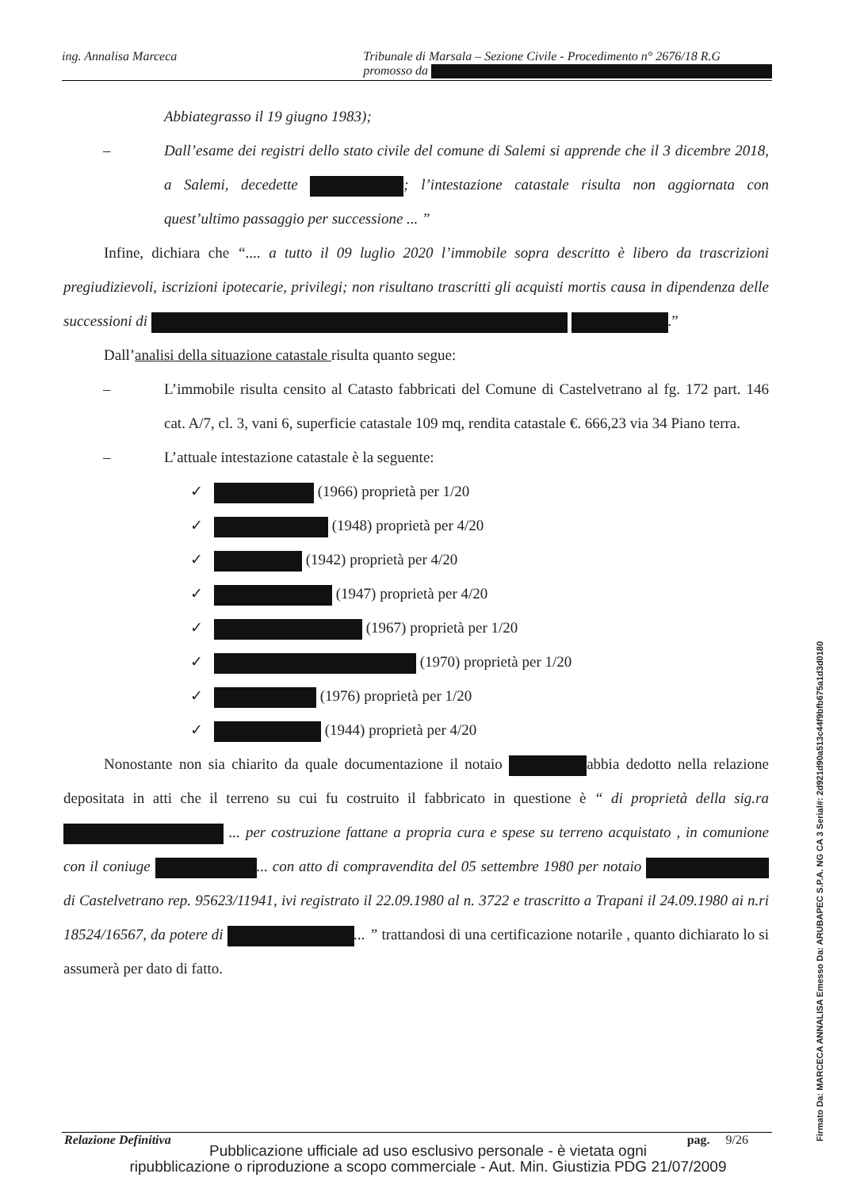ing. Annalisa Marceca Tribunale di Marsala – Sezione Civile - Procedimento n° 2676/18 R.G
promosso da
Abbiategrasso il 19 giugno 1983);
– Dall’esame dei registri dello stato civile del comune di Salemi si apprende che il 3 dicembre 2018, a Salemi, decedette ; l’intestazione catastale risulta non aggiornata con quest’ultimo passaggio per successione ... ”
Infine, dichiara che “.... a tutto il 09 luglio 2020 l’immobile sopra descritto è libero da trascrizioni pregiudizievoli, iscrizioni ipotecarie, privilegi; non risultano trascritti gli acquisti mortis causa in dipendenza delle successioni di .”
Dall’analisi della situazione catastale risulta quanto segue:
– L’immobile risulta censito al Catasto fabbricati del Comune di Castelvetrano al fg. 172 part. 146 cat. A/7, cl. 3, vani 6, superficie catastale 109 mq, rendita catastale €. 666,23 via 34 Piano terra.
– L’attuale intestazione catastale è la seguente:
✓ (1966) proprietà per 1/20
✓ (1948) proprietà per 4/20
✓ (1942) proprietà per 4/20
✓ (1947) proprietà per 4/20
✓ (1967) proprietà per 1/20
✓ (1970) proprietà per 1/20
✓ (1976) proprietà per 1/20
✓ (1944) proprietà per 4/20
Nonostante non sia chiarito da quale documentazione il notaio abbia dedotto nella relazione depositata in atti che il terreno su cui fu costruito il fabbricato in questione è “ di proprietà della sig.ra ... per costruzione fattane a propria cura e spese su terreno acquistato , in comunione con il coniuge ... con atto di compravendita del 05 settembre 1980 per notaio di Castelvetrano rep. 95623/11941, ivi registrato il 22.09.1980 al n. 3722 e trascritto a Trapani il 24.09.1980 ai n.ri 18524/16567, da potere di ... ” trattandosi di una certificazione notarile , quanto dichiarato lo si assumerà per dato di fatto.
Relazione Definitiva pag. 9/26
Pubblicazione ufficiale ad uso esclusivo personale - è vietata ogni
ripubblicazione o riproduzione a scopo commerciale - Aut. Min. Giustizia PDG 21/07/2009
Firmato Da: MARCECA ANNALISA Emesso Da: ARUBAPEC S.P.A. NG CA 3 Serial#: 2d921d90a513c44f9bfb675a1d3d0180